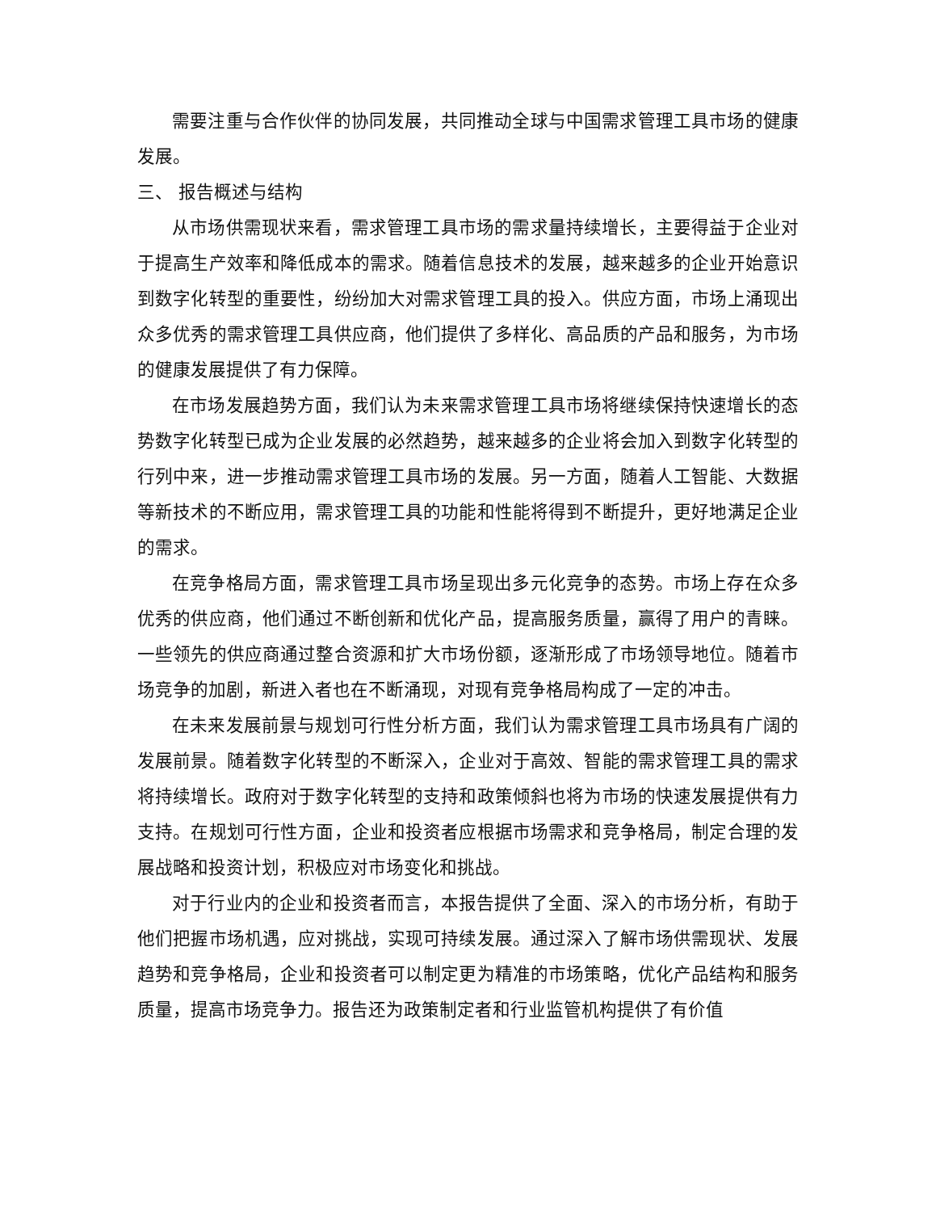需要注重与合作伙伴的协同发展，共同推动全球与中国需求管理工具市场的健康发展。
三、 报告概述与结构
从市场供需现状来看，需求管理工具市场的需求量持续增长，主要得益于企业对于提高生产效率和降低成本的需求。随着信息技术的发展，越来越多的企业开始意识到数字化转型的重要性，纷纷加大对需求管理工具的投入。供应方面，市场上涌现出众多优秀的需求管理工具供应商，他们提供了多样化、高品质的产品和服务，为市场的健康发展提供了有力保障。
在市场发展趋势方面，我们认为未来需求管理工具市场将继续保持快速增长的态势数字化转型已成为企业发展的必然趋势，越来越多的企业将会加入到数字化转型的行列中来，进一步推动需求管理工具市场的发展。另一方面，随着人工智能、大数据等新技术的不断应用，需求管理工具的功能和性能将得到不断提升，更好地满足企业的需求。
在竞争格局方面，需求管理工具市场呈现出多元化竞争的态势。市场上存在众多优秀的供应商，他们通过不断创新和优化产品，提高服务质量，赢得了用户的青睐。一些领先的供应商通过整合资源和扩大市场份额，逐渐形成了市场领导地位。随着市场竞争的加剧，新进入者也在不断涌现，对现有竞争格局构成了一定的冲击。
在未来发展前景与规划可行性分析方面，我们认为需求管理工具市场具有广阔的发展前景。随着数字化转型的不断深入，企业对于高效、智能的需求管理工具的需求将持续增长。政府对于数字化转型的支持和政策倾斜也将为市场的快速发展提供有力支持。在规划可行性方面，企业和投资者应根据市场需求和竞争格局，制定合理的发展战略和投资计划，积极应对市场变化和挑战。
对于行业内的企业和投资者而言，本报告提供了全面、深入的市场分析，有助于他们把握市场机遇，应对挑战，实现可持续发展。通过深入了解市场供需现状、发展趋势和竞争格局，企业和投资者可以制定更为精准的市场策略，优化产品结构和服务质量，提高市场竞争力。报告还为政策制定者和行业监管机构提供了有价值